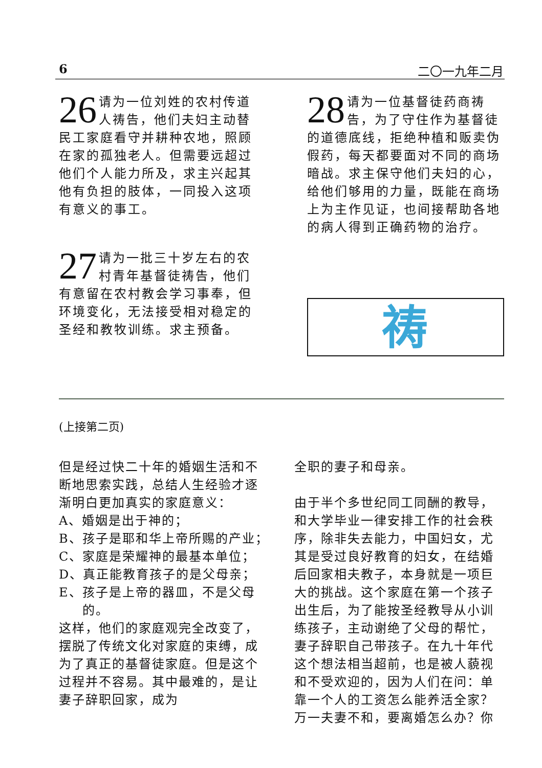6 二〇一九年二月
26 请为一位刘姓的农村传道人祷告，他们夫妇主动替民工家庭看守并耕种农地，照顾在家的孤独老人。但需要远超过他们个人能力所及，求主兴起其他有负担的肢体，一同投入这项有意义的事工。
27 请为一批三十岁左右的农村青年基督徒祷告，他们有意留在农村教会学习事奉，但环境变化，无法接受相对稳定的圣经和教牧训练。求主预备。
28 请为一位基督徒药商祷告，为了守住作为基督徒的道德底线，拒绝种植和贩卖伪假药，每天都要面对不同的商场暗战。求主保守他们夫妇的心，给他们够用的力量，既能在商场上为主作见证，也间接帮助各地的病人得到正确药物的治疗。
祷
(上接第二页)
但是经过快二十年的婚姻生活和不断地思索实践，总结人生经验才逐渐明白更加真实的家庭意义：
A、婚姻是出于神的；
B、孩子是耶和华上帝所赐的产业；
C、家庭是荣耀神的最基本单位；
D、真正能教育孩子的是父母亲；
E、孩子是上帝的器皿，不是父母的。
这样，他们的家庭观完全改变了，摆脱了传统文化对家庭的束缚，成为了真正的基督徒家庭。但是这个过程并不容易。其中最难的，是让妻子辞职回家，成为
全职的妻子和母亲。
由于半个多世纪同工同酬的教导，和大学毕业一律安排工作的社会秩序，除非失去能力，中国妇女，尤其是受过良好教育的妇女，在结婚后回家相夫教子，本身就是一项巨大的挑战。这个家庭在第一个孩子出生后，为了能按圣经教导从小训练孩子，主动谢绝了父母的帮忙，妻子辞职自己带孩子。在九十年代这个想法相当超前，也是被人藐视和不受欢迎的，因为人们在问：单靠一个人的工资怎么能养活全家？万一夫妻不和，要离婚怎么办？你